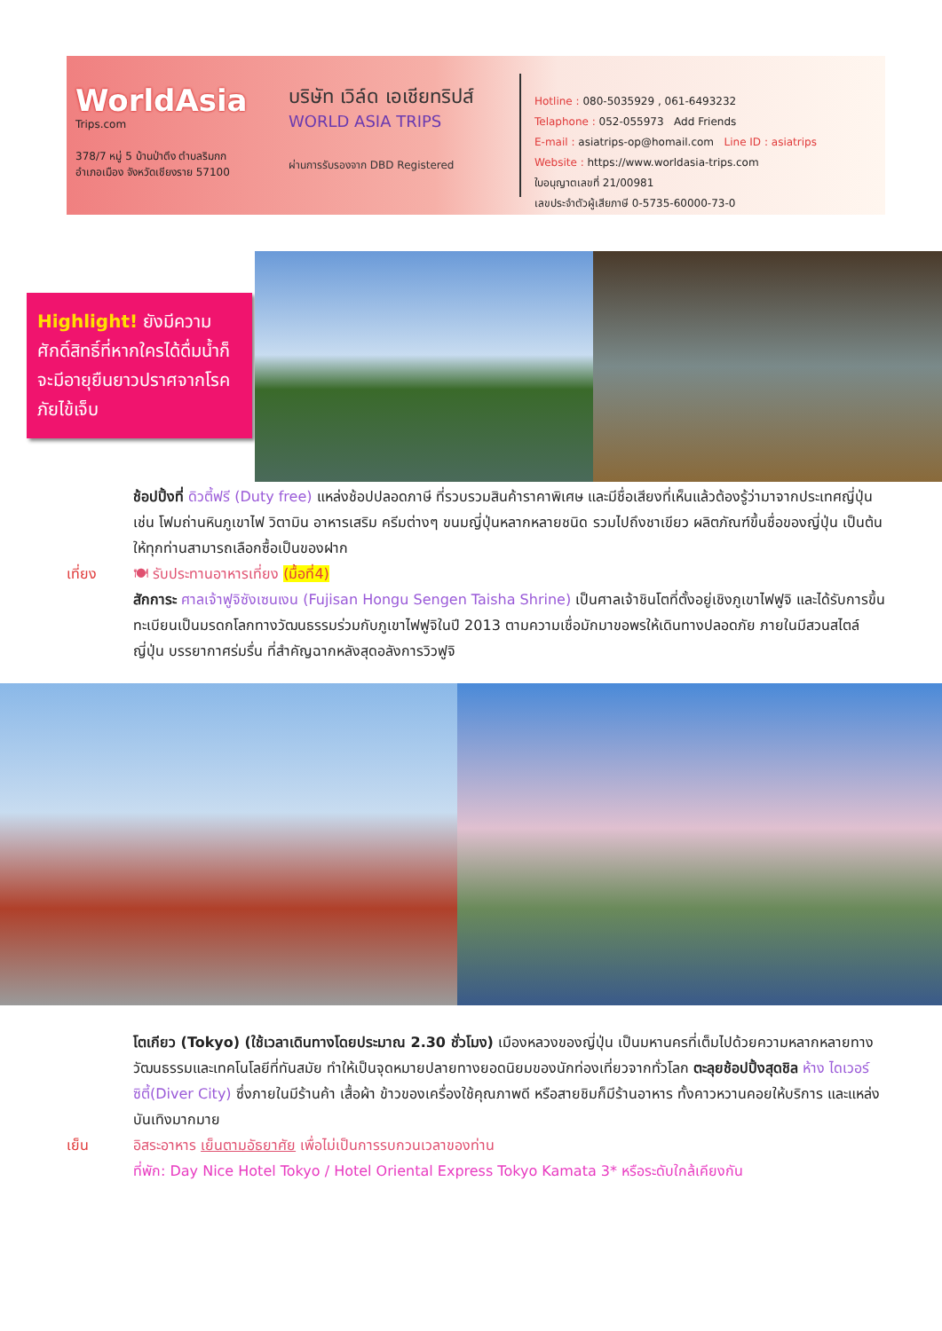WorldAsia
Trips.com
378/7 หมู่ 5 บ้านป่าตึง ตำบลริมกก
อำเภอเมือง จังหวัดเชียงราย 57100
บริษัท เวิล์ด เอเชียทริปส์
WORLD ASIA TRIPS
ผ่านการรับรองจาก DBD Registered
Hotline : 080-5035929 , 061-6493232
Telaphone : 052-055973 Add Friends
E-mail : asiatrips-op@homail.com Line ID : asiatrips
Website : https://www.worldasia-trips.com
ใบอนุญาตเลขที่ 21/00981
เลขประจำตัวผู้เสียภาษี 0-5735-60000-73-0
Highlight! ยังมีความศักดิ์สิทธิ์ที่หากใครได้ดื่มน้ำก็จะมีอายุยืนยาวปราศจากโรคภัยไข้เจ็บ
ช้อปปิ้งที่ ดิวตี้ฟรี (Duty free) แหล่งช้อปปลอดภาษี ที่รวบรวมสินค้าราคาพิเศษ และมีชื่อเสียงที่เห็นแล้วต้องรู้ว่ามาจากประเทศญี่ปุ่นเช่น โฟมถ่านหินภูเขาไฟ วิตามิน อาหารเสริม ครีมต่างๆ ขนมญี่ปุ่นหลากหลายชนิด รวมไปถึงชาเขียว ผลิตภัณฑ์ขึ้นชื่อของญี่ปุ่น เป็นต้น ให้ทุกท่านสามารถเลือกซื้อเป็นของฝาก
เที่ยง 🍽 รับประทานอาหารเที่ยง (มื้อที่4)
สักการะ ศาลเจ้าฟูจิซังเซนเงน (Fujisan Hongu Sengen Taisha Shrine) เป็นศาลเจ้าชินโตที่ตั้งอยู่เชิงภูเขาไฟฟูจิ และได้รับการขึ้นทะเบียนเป็นมรดกโลกทางวัฒนธรรมร่วมกับภูเขาไฟฟูจิในปี 2013 ตามความเชื่อมักมาขอพรให้เดินทางปลอดภัย ภายในมีสวนสไตล์ญี่ปุ่น บรรยากาศร่มรื่น ที่สำคัญฉากหลังสุดอลังการวิวฟูจิ
โตเกียว (Tokyo) (ใช้เวลาเดินทางโดยประมาณ 2.30 ชั่วโมง) เมืองหลวงของญี่ปุ่น เป็นมหานครที่เต็มไปด้วยความหลากหลายทางวัฒนธรรมและเทคโนโลยีที่ทันสมัย ทำให้เป็นจุดหมายปลายทางยอดนิยมของนักท่องเที่ยวจากทั่วโลก ตะลุยช้อปปิ้งสุดชิล ห้าง ไดเวอร์ซิตี้(Diver City) ซึ่งภายในมีร้านค้า เสื้อผ้า ข้าวของเครื่องใช้คุณภาพดี หรือสายชิมก็มีร้านอาหาร ทั้งคาวหวานคอยให้บริการ และแหล่งบันเทิงมากมาย
เย็น อิสระอาหาร เย็นตามอัธยาศัย เพื่อไม่เป็นการรบกวนเวลาของท่าน
ที่พัก: Day Nice Hotel Tokyo / Hotel Oriental Express Tokyo Kamata 3* หรือระดับใกล้เคียงกัน